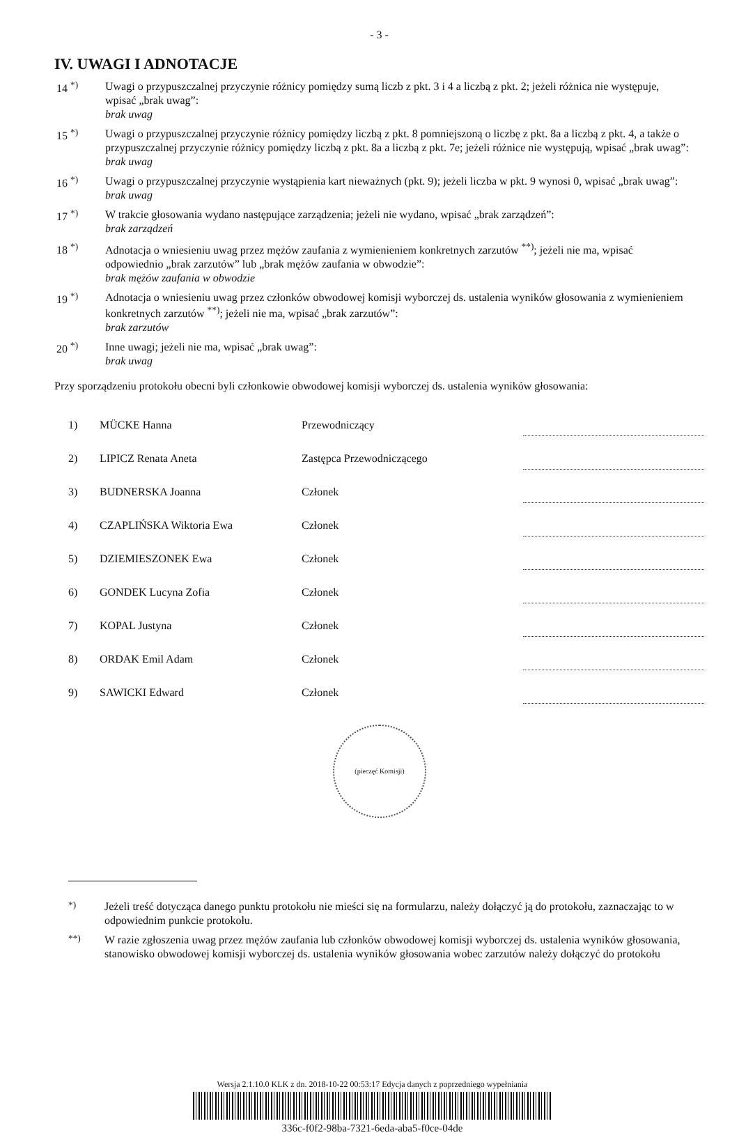- 3 -
IV. UWAGI I ADNOTACJE
14 <sup>*)</sup> Uwagi o przypuszczalnej przyczynie różnicy pomiędzy sumą liczb z pkt. 3 i 4 a liczbą z pkt. 2; jeżeli różnica nie występuje, wpisać „brak uwag”:
brak uwag
15 <sup>*)</sup> Uwagi o przypuszczalnej przyczynie różnicy pomiędzy liczbą z pkt. 8 pomniejszoną o liczbę z pkt. 8a a liczbą z pkt. 4, a także o przypuszczalnej przyczynie różnicy pomiędzy liczbą z pkt. 8a a liczbą z pkt. 7e; jeżeli różnice nie występują, wpisać „brak uwag”:
brak uwag
16 <sup>*)</sup> Uwagi o przypuszczalnej przyczynie wystąpienia kart nieważnych (pkt. 9); jeżeli liczba w pkt. 9 wynosi 0, wpisać „brak uwag”:
brak uwag
17 <sup>*)</sup> W trakcie głosowania wydano następujące zarządzenia; jeżeli nie wydano, wpisać „brak zarządzeń”:
brak zarządzeń
18 <sup>*)</sup> Adnotacja o wniesieniu uwag przez mężów zaufania z wymienieniem konkretnych zarzutów <sup>**)</sup>; jeżeli nie ma, wpisać odpowiednio „brak zarzutów” lub „brak mężów zaufania w obwodzie”:
brak mężów zaufania w obwodzie
19 <sup>*)</sup> Adnotacja o wniesieniu uwag przez członków obwodowej komisji wyborczej ds. ustalenia wyników głosowania z wymienieniem konkretnych zarzutów <sup>**)</sup>; jeżeli nie ma, wpisać „brak zarzutów”:
brak zarzutów
20 <sup>*)</sup> Inne uwagi; jeżeli nie ma, wpisać „brak uwag”:
brak uwag
Przy sporządzeniu protokołu obecni byli członkowie obwodowej komisji wyborczej ds. ustalenia wyników głosowania:
| 1) | MÜCKE Hanna | Przewodniczący | |
| 2) | LIPICZ Renata Aneta | Zastępca Przewodniczącego | |
| 3) | BUDNERSKA Joanna | Członek | |
| 4) | CZAPLIŃSKA Wiktoria Ewa | Członek | |
| 5) | DZIEMIESZONEK Ewa | Członek | |
| 6) | GONDEK Lucyna Zofia | Członek | |
| 7) | KOPAL Justyna | Członek | |
| 8) | ORDAK Emil Adam | Członek | |
| 9) | SAWICKI Edward | Członek | |
(pieczęć Komisji)
<sup>*)</sup> Jeżeli treść dotycząca danego punktu protokołu nie mieści się na formularzu, należy dołączyć ją do protokołu, zaznaczając to w odpowiednim punkcie protokołu.
<sup>**)</sup> W razie zgłoszenia uwag przez mężów zaufania lub członków obwodowej komisji wyborczej ds. ustalenia wyników głosowania, stanowisko obwodowej komisji wyborczej ds. ustalenia wyników głosowania wobec zarzutów należy dołączyć do protokołu
Wersja 2.1.10.0 KLK z dn. 2018-10-22 00:53:17 Edycja danych z poprzedniego wypełniania
336c-f0f2-98ba-7321-6eda-aba5-f0ce-04de